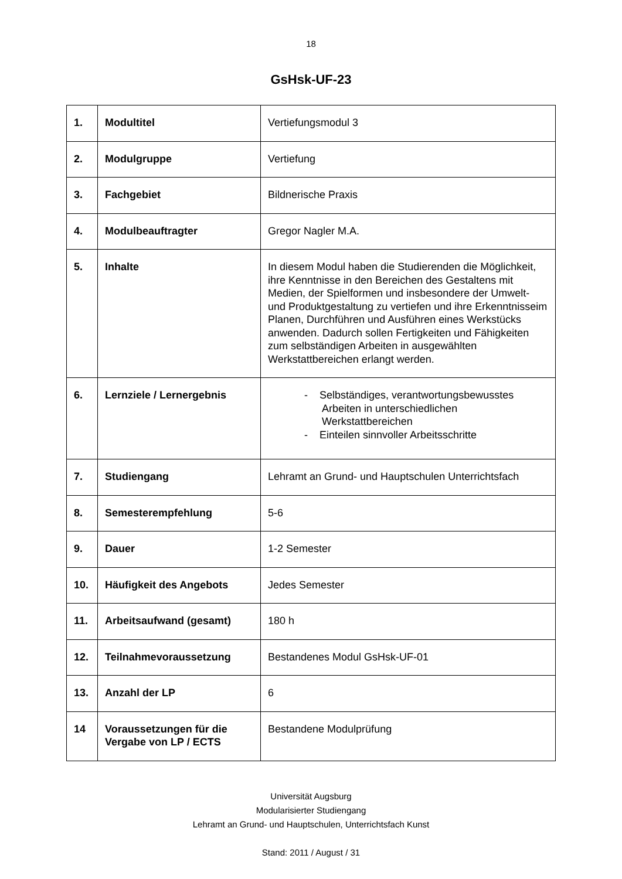18
GsHsk-UF-23
| 1. | Modultitel | Vertiefungsmodul 3 |
| 2. | Modulgruppe | Vertiefung |
| 3. | Fachgebiet | Bildnerische Praxis |
| 4. | Modulbeauftragter | Gregor Nagler M.A. |
| 5. | Inhalte | In diesem Modul haben die Studierenden die Möglichkeit, ihre Kenntnisse in den Bereichen des Gestaltens mit Medien, der Spielformen und insbesondere der Umwelt- und Produktgestaltung zu vertiefen und ihre Erkenntnisseim Planen, Durchführen und Ausführen eines Werkstücks anwenden. Dadurch sollen Fertigkeiten und Fähigkeiten zum selbständigen Arbeiten in ausgewählten Werkstattbereichen erlangt werden. |
| 6. | Lernziele / Lernergebnis | - Selbständiges, verantwortungsbewusstes Arbeiten in unterschiedlichen Werkstattbereichen - Einteilen sinnvoller Arbeitsschritte |
| 7. | Studiengang | Lehramt an Grund- und Hauptschulen Unterrichtsfach |
| 8. | Semesterempfehlung | 5-6 |
| 9. | Dauer | 1-2 Semester |
| 10. | Häufigkeit des Angebots | Jedes Semester |
| 11. | Arbeitsaufwand (gesamt) | 180 h |
| 12. | Teilnahmevoraussetzung | Bestandenes Modul GsHsk-UF-01 |
| 13. | Anzahl der LP | 6 |
| 14 | Voraussetzungen für die Vergabe von LP / ECTS | Bestandene Modulprüfung |
Universität Augsburg
Modularisierter Studiengang
Lehramt an Grund- und Hauptschulen, Unterrichtsfach Kunst
Stand: 2011 / August / 31